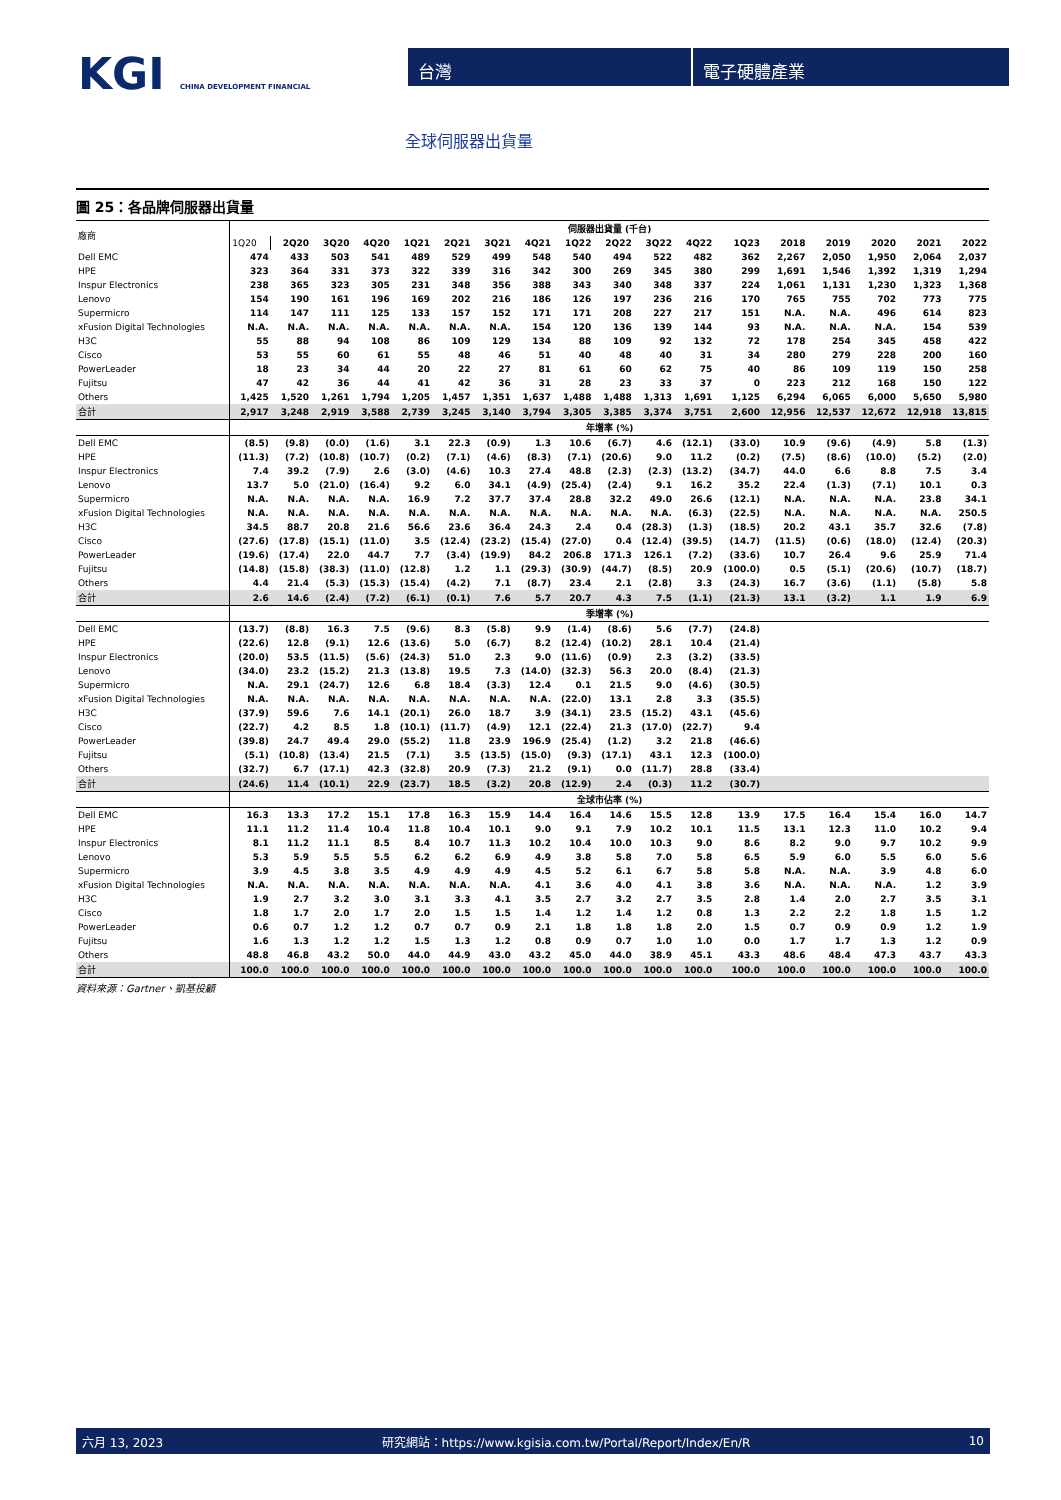KGI CHINA DEVELOPMENT FINANCIAL
台灣 電子硬體產業
全球伺服器出貨量
圖 25：各品牌伺服器出貨量
| 廠商 | 伺服器出貨量 (千台) | | | | | | | | | | | | | | | | | |
| --- | --- | --- | --- | --- | --- | --- | --- | --- | --- | --- | --- | --- | --- | --- | --- | --- | --- | --- |
| | 1Q20 | 2Q20 | 3Q20 | 4Q20 | 1Q21 | 2Q21 | 3Q21 | 4Q21 | 1Q22 | 2Q22 | 3Q22 | 4Q22 | 1Q23 | 2018 | 2019 | 2020 | 2021 | 2022 |
| Dell EMC | 474 | 433 | 503 | 541 | 489 | 529 | 499 | 548 | 540 | 494 | 522 | 482 | 362 | 2,267 | 2,050 | 1,950 | 2,064 | 2,037 |
| HPE | 323 | 364 | 331 | 373 | 322 | 339 | 316 | 342 | 300 | 269 | 345 | 380 | 299 | 1,691 | 1,546 | 1,392 | 1,319 | 1,294 |
| Inspur Electronics | 238 | 365 | 323 | 305 | 231 | 348 | 356 | 388 | 343 | 340 | 348 | 337 | 224 | 1,061 | 1,131 | 1,230 | 1,323 | 1,368 |
| Lenovo | 154 | 190 | 161 | 196 | 169 | 202 | 216 | 186 | 126 | 197 | 236 | 216 | 170 | 765 | 755 | 702 | 773 | 775 |
| Supermicro | 114 | 147 | 111 | 125 | 133 | 157 | 152 | 171 | 171 | 208 | 227 | 217 | 151 | N.A. | N.A. | 496 | 614 | 823 |
| xFusion Digital Technologies | N.A. | N.A. | N.A. | N.A. | N.A. | N.A. | N.A. | 154 | 120 | 136 | 139 | 144 | 93 | N.A. | N.A. | N.A. | 154 | 539 |
| H3C | 55 | 88 | 94 | 108 | 86 | 109 | 129 | 134 | 88 | 109 | 92 | 132 | 72 | 178 | 254 | 345 | 458 | 422 |
| Cisco | 53 | 55 | 60 | 61 | 55 | 48 | 46 | 51 | 40 | 48 | 40 | 31 | 34 | 280 | 279 | 228 | 200 | 160 |
| PowerLeader | 18 | 23 | 34 | 44 | 20 | 22 | 27 | 81 | 61 | 60 | 62 | 75 | 40 | 86 | 109 | 119 | 150 | 258 |
| Fujitsu | 47 | 42 | 36 | 44 | 41 | 42 | 36 | 31 | 28 | 23 | 33 | 37 | 0 | 223 | 212 | 168 | 150 | 122 |
| Others | 1,425 | 1,520 | 1,261 | 1,794 | 1,205 | 1,457 | 1,351 | 1,637 | 1,488 | 1,488 | 1,313 | 1,691 | 1,125 | 6,294 | 6,065 | 6,000 | 5,650 | 5,980 |
| 合計 | 2,917 | 3,248 | 2,919 | 3,588 | 2,739 | 3,245 | 3,140 | 3,794 | 3,305 | 3,385 | 3,374 | 3,751 | 2,600 | 12,956 | 12,537 | 12,672 | 12,918 | 13,815 |
| | 年增率 (%) | | | | | | | | | | | | | | | | | |
| Dell EMC | (8.5) | (9.8) | (0.0) | (1.6) | 3.1 | 22.3 | (0.9) | 1.3 | 10.6 | (6.7) | 4.6 | (12.1) | (33.0) | 10.9 | (9.6) | (4.9) | 5.8 | (1.3) |
| HPE | (11.3) | (7.2) | (10.8) | (10.7) | (0.2) | (7.1) | (4.6) | (8.3) | (7.1) | (20.6) | 9.0 | 11.2 | (0.2) | (7.5) | (8.6) | (10.0) | (5.2) | (2.0) |
| Inspur Electronics | 7.4 | 39.2 | (7.9) | 2.6 | (3.0) | (4.6) | 10.3 | 27.4 | 48.8 | (2.3) | (2.3) | (13.2) | (34.7) | 44.0 | 6.6 | 8.8 | 7.5 | 3.4 |
| Lenovo | 13.7 | 5.0 | (21.0) | (16.4) | 9.2 | 6.0 | 34.1 | (4.9) | (25.4) | (2.4) | 9.1 | 16.2 | 35.2 | 22.4 | (1.3) | (7.1) | 10.1 | 0.3 |
| Supermicro | N.A. | N.A. | N.A. | N.A. | 16.9 | 7.2 | 37.7 | 37.4 | 28.8 | 32.2 | 49.0 | 26.6 | (12.1) | N.A. | N.A. | N.A. | 23.8 | 34.1 |
| xFusion Digital Technologies | N.A. | N.A. | N.A. | N.A. | N.A. | N.A. | N.A. | N.A. | N.A. | N.A. | N.A. | (6.3) | (22.5) | N.A. | N.A. | N.A. | N.A. | 250.5 |
| H3C | 34.5 | 88.7 | 20.8 | 21.6 | 56.6 | 23.6 | 36.4 | 24.3 | 2.4 | 0.4 | (28.3) | (1.3) | (18.5) | 20.2 | 43.1 | 35.7 | 32.6 | (7.8) |
| Cisco | (27.6) | (17.8) | (15.1) | (11.0) | 3.5 | (12.4) | (23.2) | (15.4) | (27.0) | 0.4 | (12.4) | (39.5) | (14.7) | (11.5) | (0.6) | (18.0) | (12.4) | (20.3) |
| PowerLeader | (19.6) | (17.4) | 22.0 | 44.7 | 7.7 | (3.4) | (19.9) | 84.2 | 206.8 | 171.3 | 126.1 | (7.2) | (33.6) | 10.7 | 26.4 | 9.6 | 25.9 | 71.4 |
| Fujitsu | (14.8) | (15.8) | (38.3) | (11.0) | (12.8) | 1.2 | 1.1 | (29.3) | (30.9) | (44.7) | (8.5) | 20.9 | (100.0) | 0.5 | (5.1) | (20.6) | (10.7) | (18.7) |
| Others | 4.4 | 21.4 | (5.3) | (15.3) | (15.4) | (4.2) | 7.1 | (8.7) | 23.4 | 2.1 | (2.8) | 3.3 | (24.3) | 16.7 | (3.6) | (1.1) | (5.8) | 5.8 |
| 合計 | 2.6 | 14.6 | (2.4) | (7.2) | (6.1) | (0.1) | 7.6 | 5.7 | 20.7 | 4.3 | 7.5 | (1.1) | (21.3) | 13.1 | (3.2) | 1.1 | 1.9 | 6.9 |
| | 季增率 (%) | | | | | | | | | | | | | | | | | |
| Dell EMC | (13.7) | (8.8) | 16.3 | 7.5 | (9.6) | 8.3 | (5.8) | 9.9 | (1.4) | (8.6) | 5.6 | (7.7) | (24.8) | | | | | |
| HPE | (22.6) | 12.8 | (9.1) | 12.6 | (13.6) | 5.0 | (6.7) | 8.2 | (12.4) | (10.2) | 28.1 | 10.4 | (21.4) | | | | | |
| Inspur Electronics | (20.0) | 53.5 | (11.5) | (5.6) | (24.3) | 51.0 | 2.3 | 9.0 | (11.6) | (0.9) | 2.3 | (3.2) | (33.5) | | | | | |
| Lenovo | (34.0) | 23.2 | (15.2) | 21.3 | (13.8) | 19.5 | 7.3 | (14.0) | (32.3) | 56.3 | 20.0 | (8.4) | (21.3) | | | | | |
| Supermicro | N.A. | 29.1 | (24.7) | 12.6 | 6.8 | 18.4 | (3.3) | 12.4 | 0.1 | 21.5 | 9.0 | (4.6) | (30.5) | | | | | |
| xFusion Digital Technologies | N.A. | N.A. | N.A. | N.A. | N.A. | N.A. | N.A. | N.A. | (22.0) | 13.1 | 2.8 | 3.3 | (35.5) | | | | | |
| H3C | (37.9) | 59.6 | 7.6 | 14.1 | (20.1) | 26.0 | 18.7 | 3.9 | (34.1) | 23.5 | (15.2) | 43.1 | (45.6) | | | | | |
| Cisco | (22.7) | 4.2 | 8.5 | 1.8 | (10.1) | (11.7) | (4.9) | 12.1 | (22.4) | 21.3 | (17.0) | (22.7) | 9.4 | | | | | |
| PowerLeader | (39.8) | 24.7 | 49.4 | 29.0 | (55.2) | 11.8 | 23.9 | 196.9 | (25.4) | (1.2) | 3.2 | 21.8 | (46.6) | | | | | |
| Fujitsu | (5.1) | (10.8) | (13.4) | 21.5 | (7.1) | 3.5 | (13.5) | (15.0) | (9.3) | (17.1) | 43.1 | 12.3 | (100.0) | | | | | |
| Others | (32.7) | 6.7 | (17.1) | 42.3 | (32.8) | 20.9 | (7.3) | 21.2 | (9.1) | 0.0 | (11.7) | 28.8 | (33.4) | | | | | |
| 合計 | (24.6) | 11.4 | (10.1) | 22.9 | (23.7) | 18.5 | (3.2) | 20.8 | (12.9) | 2.4 | (0.3) | 11.2 | (30.7) | | | | | |
| | 全球市佔率 (%) | | | | | | | | | | | | | | | | | |
| Dell EMC | 16.3 | 13.3 | 17.2 | 15.1 | 17.8 | 16.3 | 15.9 | 14.4 | 16.4 | 14.6 | 15.5 | 12.8 | 13.9 | 17.5 | 16.4 | 15.4 | 16.0 | 14.7 |
| HPE | 11.1 | 11.2 | 11.4 | 10.4 | 11.8 | 10.4 | 10.1 | 9.0 | 9.1 | 7.9 | 10.2 | 10.1 | 11.5 | 13.1 | 12.3 | 11.0 | 10.2 | 9.4 |
| Inspur Electronics | 8.1 | 11.2 | 11.1 | 8.5 | 8.4 | 10.7 | 11.3 | 10.2 | 10.4 | 10.0 | 10.3 | 9.0 | 8.6 | 8.2 | 9.0 | 9.7 | 10.2 | 9.9 |
| Lenovo | 5.3 | 5.9 | 5.5 | 5.5 | 6.2 | 6.2 | 6.9 | 4.9 | 3.8 | 5.8 | 7.0 | 5.8 | 6.5 | 5.9 | 6.0 | 5.5 | 6.0 | 5.6 |
| Supermicro | 3.9 | 4.5 | 3.8 | 3.5 | 4.9 | 4.9 | 4.9 | 4.5 | 5.2 | 6.1 | 6.7 | 5.8 | 5.8 | N.A. | N.A. | 3.9 | 4.8 | 6.0 |
| xFusion Digital Technologies | N.A. | N.A. | N.A. | N.A. | N.A. | N.A. | N.A. | 4.1 | 3.6 | 4.0 | 4.1 | 3.8 | 3.6 | N.A. | N.A. | N.A. | 1.2 | 3.9 |
| H3C | 1.9 | 2.7 | 3.2 | 3.0 | 3.1 | 3.3 | 4.1 | 3.5 | 2.7 | 3.2 | 2.7 | 3.5 | 2.8 | 1.4 | 2.0 | 2.7 | 3.5 | 3.1 |
| Cisco | 1.8 | 1.7 | 2.0 | 1.7 | 2.0 | 1.5 | 1.5 | 1.4 | 1.2 | 1.4 | 1.2 | 0.8 | 1.3 | 2.2 | 2.2 | 1.8 | 1.5 | 1.2 |
| PowerLeader | 0.6 | 0.7 | 1.2 | 1.2 | 0.7 | 0.7 | 0.9 | 2.1 | 1.8 | 1.8 | 1.8 | 2.0 | 1.5 | 0.7 | 0.9 | 0.9 | 1.2 | 1.9 |
| Fujitsu | 1.6 | 1.3 | 1.2 | 1.2 | 1.5 | 1.3 | 1.2 | 0.8 | 0.9 | 0.7 | 1.0 | 1.0 | 0.0 | 1.7 | 1.7 | 1.3 | 1.2 | 0.9 |
| Others | 48.8 | 46.8 | 43.2 | 50.0 | 44.0 | 44.9 | 43.0 | 43.2 | 45.0 | 44.0 | 38.9 | 45.1 | 43.3 | 48.6 | 48.4 | 47.3 | 43.7 | 43.3 |
| 合計 | 100.0 | 100.0 | 100.0 | 100.0 | 100.0 | 100.0 | 100.0 | 100.0 | 100.0 | 100.0 | 100.0 | 100.0 | 100.0 | 100.0 | 100.0 | 100.0 | 100.0 | 100.0 |
資料來源：Gartner、凱基投顧
六月 13, 2023 研究網站：https://www.kgisia.com.tw/Portal/Report/Index/En/R 10